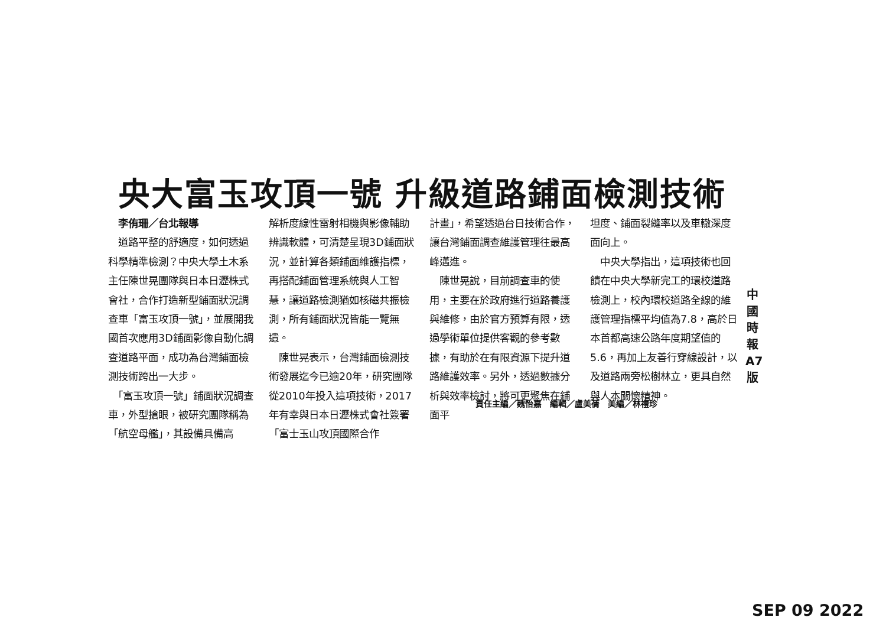央大富玉攻頂一號 升級道路鋪面檢測技術
　李侑珊／台北報導
　道路平整的舒適度，如何透過科學精準檢測？中央大學土木系主任陳世晃團隊與日本日瀝株式會社，合作打造新型鋪面狀況調查車「富玉攻頂一號」，並展開我國首次應用3D鋪面影像自動化調查道路平面，成功為台灣鋪面檢測技術跨出一大步。
　「富玉攻頂一號」鋪面狀況調查車，外型搶眼，被研究團隊稱為「航空母艦」，其設備具備高
解析度線性雷射相機與影像輔助辨識軟體，可清楚呈現3D鋪面狀況，並計算各類鋪面維護指標，再搭配鋪面管理系統與人工智慧，讓道路檢測猶如核磁共振檢測，所有鋪面狀況皆能一覽無遺。
　陳世晃表示，台灣鋪面檢測技術發展迄今已逾20年，研究團隊從2010年投入這項技術，2017年有幸與日本日瀝株式會社簽署「富士玉山攻頂國際合作
計畫」，希望透過台日技術合作，讓台灣鋪面調查維護管理往最高峰邁進。
　陳世晃說，目前調查車的使用，主要在於政府進行道路養護與維修，由於官方預算有限，透過學術單位提供客觀的參考數據，有助於在有限資源下提升道路維護效率。另外，透過數據分析與效率檢討，將可更聚焦在鋪面平
坦度、鋪面裂縫率以及車轍深度面向上。
　中央大學指出，這項技術也回饋在中央大學新完工的環校道路檢測上，校內環校道路全線的維護管理指標平均值為7.8，高於日本首都高速公路年度期望值的5.6，再加上友善行穿線設計，以及道路兩旁松樹林立，更具自然與人本關懷精神。
責任主編／魏怡嘉　編輯／盧美蒨　美編／林禮珍
中 國 時 報 A7 版
SEP 09 2022